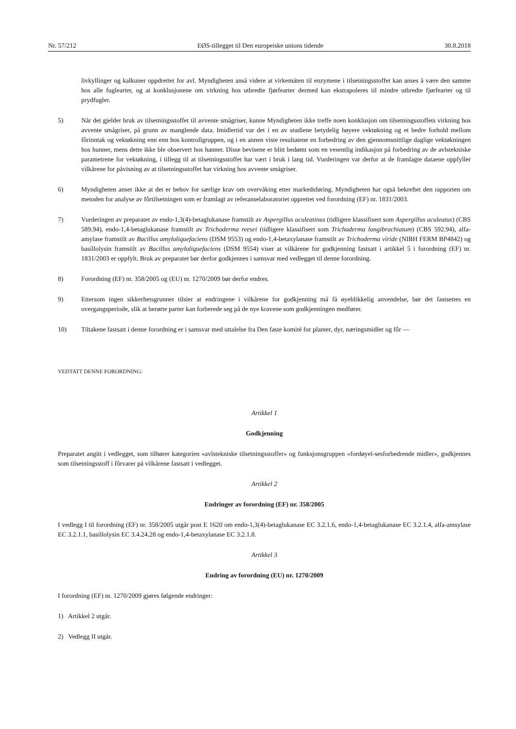Nr. 57/212 EØS-tillegget til Den europeiske unions tidende 30.8.2018
livkyllinger og kalkuner oppdrettet for avl. Myndigheten anså videre at virkemåten til enzymene i tilsetningsstoffet kan anses å være den samme hos alle fuglearter, og at konklusjonene om virkning hos utbredte fjørfearter dermed kan ekstrapoleres til mindre utbredte fjørfearter og til prydfugler.
5) Når det gjelder bruk av tilsetningsstoffet til avvente smågriser, kunne Myndigheten ikke treffe noen konklusjon om tilsetningsstoffets virkning hos avvente smågriser, på grunn av manglende data. Imidlertid var det i en av studiene betydelig høyere vektøkning og et bedre forhold mellom fôrinntak og vektøkning enn enn hos kontrollgruppen, og i en annen viste resultatene en forbedring av den gjennomsnittlige daglige vektøkningen hos hunner, mens dette ikke ble observert hos hanner. Disse bevisene er blitt bedømt som en vesentlig indikasjon på forbedring av de avlstekniske parametrene for vektøkning, i tillegg til at tilsetningsstoffet har vært i bruk i lang tid. Vurderingen var derfor at de framlagte dataene oppfyller vilkårene for påvisning av at tilsetningsstoffet har virkning hos avvente smågriser.
6) Myndigheten anser ikke at det er behov for særlige krav om overvåking etter markedsføring. Myndigheten har også bekreftet den rapporten om metoden for analyse av fôrtilsetningen som er framlagt av referanselaboratoriet opprettet ved forordning (EF) nr. 1831/2003.
7) Vurderingen av preparatet av endo-1,3(4)-betaglukanase framstilt av Aspergillus aculeatinus (tidligere klassifisert som Aspergillus aculeatus) (CBS 589.94), endo-1,4-betaglukanase framstilt av Trichoderma reesei (tidligere klassifisert som Trichoderma longibrachiatum) (CBS 592.94), alfa-amylase framstilt av Bacillus amyloliquefaciens (DSM 9553) og endo-1,4-betaxylanase framstilt av Trichoderma viride (NIBH FERM BP4842) og basillolysin framstilt av Bacillus amyloliquefaciens (DSM 9554) viser at vilkårene for godkjenning fastsatt i artikkel 5 i forordning (EF) nr. 1831/2003 er oppfylt. Bruk av preparatet bør derfor godkjennes i samsvar med vedlegget til denne forordning.
8) Forordning (EF) nr. 358/2005 og (EU) nr. 1270/2009 bør derfor endres.
9) Ettersom ingen sikkerhetsgrunner tilsier at endringene i vilkårene for godkjenning må få øyeblikkelig anvendelse, bør det fastsettes en overgangsperiode, slik at berørte parter kan forberede seg på de nye kravene som godkjenningen medfører.
10) Tiltakene fastsatt i denne forordning er i samsvar med uttalelse fra Den faste komité for planter, dyr, næringsmidler og fôr —
VEDTATT DENNE FORORDNING:
Artikkel 1
Godkjenning
Preparatet angitt i vedlegget, som tilhører kategorien «avlstekniske tilsetningsstoffer» og funksjonsgruppen «fordøyel-sesforbedrende midler», godkjennes som tilsetningsstoff i fôrvarer på vilkårene fastsatt i vedlegget.
Artikkel 2
Endringer av forordning (EF) nr. 358/2005
I vedlegg I til forordning (EF) nr. 358/2005 utgår post E 1620 om endo-1,3(4)-betaglukanase EC 3.2.1.6, endo-1,4-betaglukanase EC 3.2.1.4, alfa-amsylase EC 3.2.1.1, basillolysin EC 3.4.24.28 og endo-1,4-betaxylanase EC 3.2.1.8.
Artikkel 3
Endring av forordning (EU) nr. 1270/2009
I forordning (EF) nr. 1270/2009 gjøres følgende endringer:
1) Artikkel 2 utgår.
2) Vedlegg II utgår.